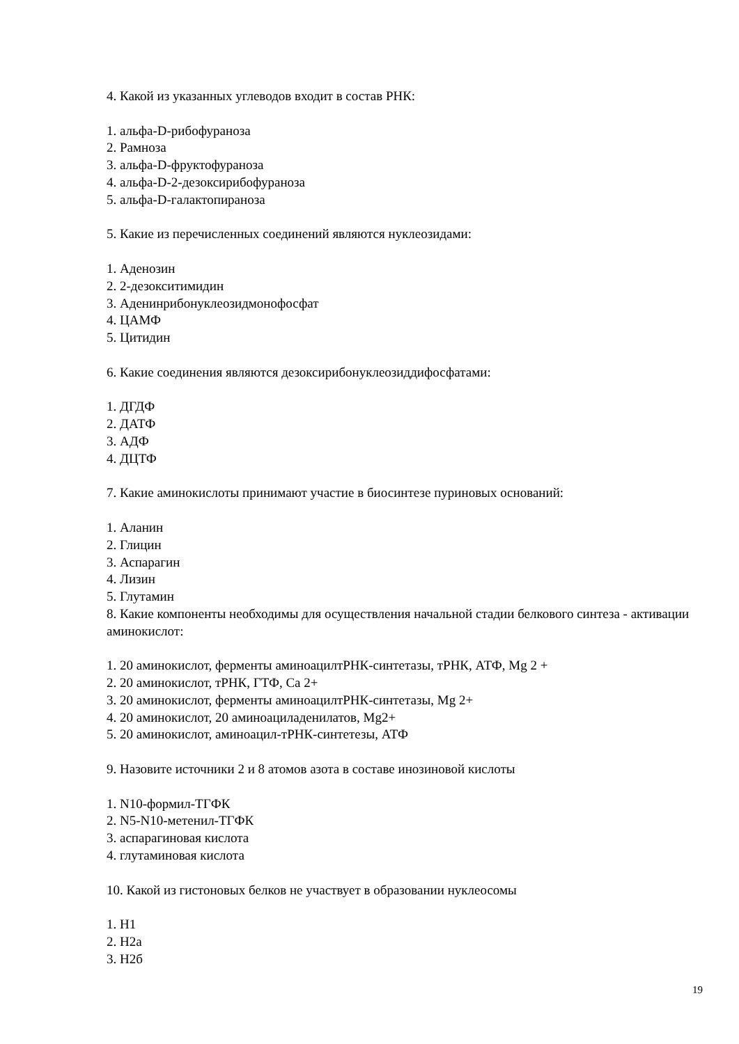4. Какой из указанных углеводов входит в состав РНК:
1. альфа-D-рибофураноза
2. Рамноза
3. альфа-D-фруктофураноза
4. альфа-D-2-дезоксирибофураноза
5. альфа-D-галактопираноза
5. Какие из перечисленных соединений являются нуклеозидами:
1. Аденозин
2. 2-дезокситимидин
3. Аденинрибонуклеозидмонофосфат
4. ЦАМФ
5. Цитидин
6. Какие соединения являются дезоксирибонуклеозиддифосфатами:
1. ДГДФ
2. ДАТФ
3. АДФ
4. ДЦТФ
7. Какие аминокислоты принимают участие в биосинтезе пуриновых оснований:
1. Аланин
2. Глицин
3. Аспарагин
4. Лизин
5. Глутамин
8. Какие компоненты необходимы для осуществления начальной стадии белкового синтеза - активации аминокислот:
1. 20 аминокислот, ферменты аминоацилтРНК-синтетазы, тРНК, АТФ, Mg 2 +
2. 20 аминокислот, тРНК, ГТФ, Ca 2+
3. 20 аминокислот, ферменты аминоацилтРНК-синтетазы, Mg 2+
4. 20 аминокислот, 20 аминоациладенилатов, Mg2+
5. 20 аминокислот, аминоацил-тРНК-синтетезы, АТФ
9. Назовите источники 2 и 8 атомов азота в составе инозиновой кислоты
1. N10-формил-ТГФК
2. N5-N10-метенил-ТГФК
3. аспарагиновая кислота
4. глутаминовая кислота
10. Какой из гистоновых белков не участвует в образовании нуклеосомы
1. H1
2. H2a
3. H2б
19